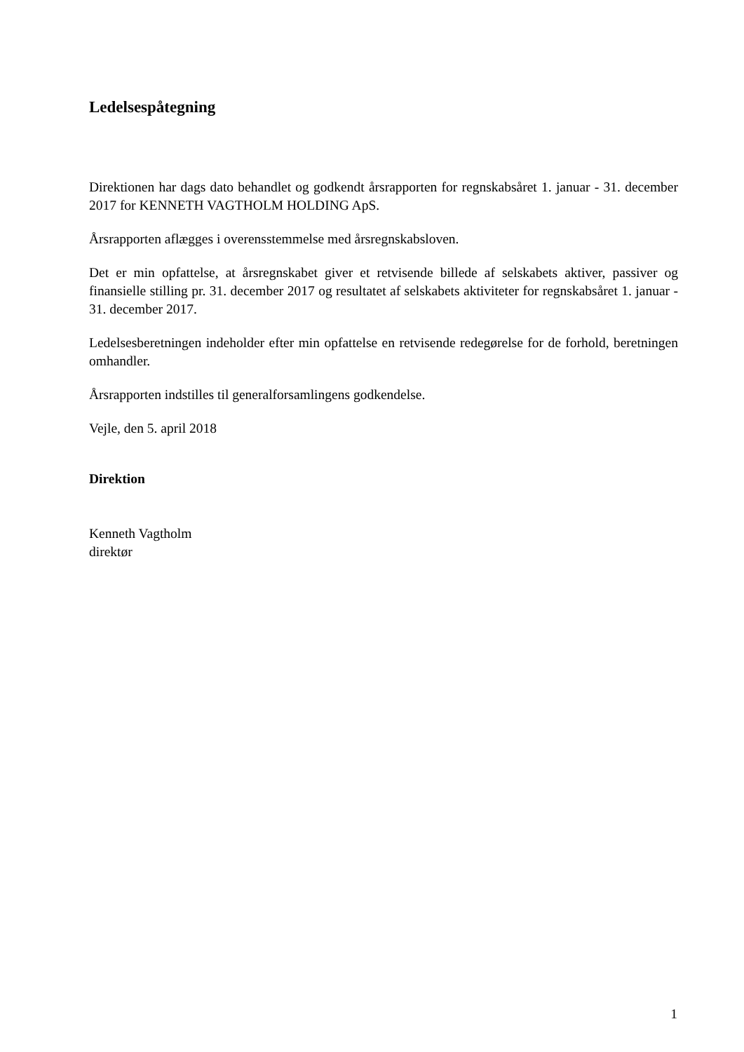Ledelsespåtegning
Direktionen har dags dato behandlet og godkendt årsrapporten for regnskabsåret 1. januar - 31. december 2017 for KENNETH VAGTHOLM HOLDING ApS.
Årsrapporten aflægges i overensstemmelse med årsregnskabsloven.
Det er min opfattelse, at årsregnskabet giver et retvisende billede af selskabets aktiver, passiver og finansielle stilling pr. 31. december 2017 og resultatet af selskabets aktiviteter for regnskabsåret 1. januar - 31. december 2017.
Ledelsesberetningen indeholder efter min opfattelse en retvisende redegørelse for de forhold, beretningen omhandler.
Årsrapporten indstilles til generalforsamlingens godkendelse.
Vejle, den 5. april 2018
Direktion
Kenneth Vagtholm
direktør
1